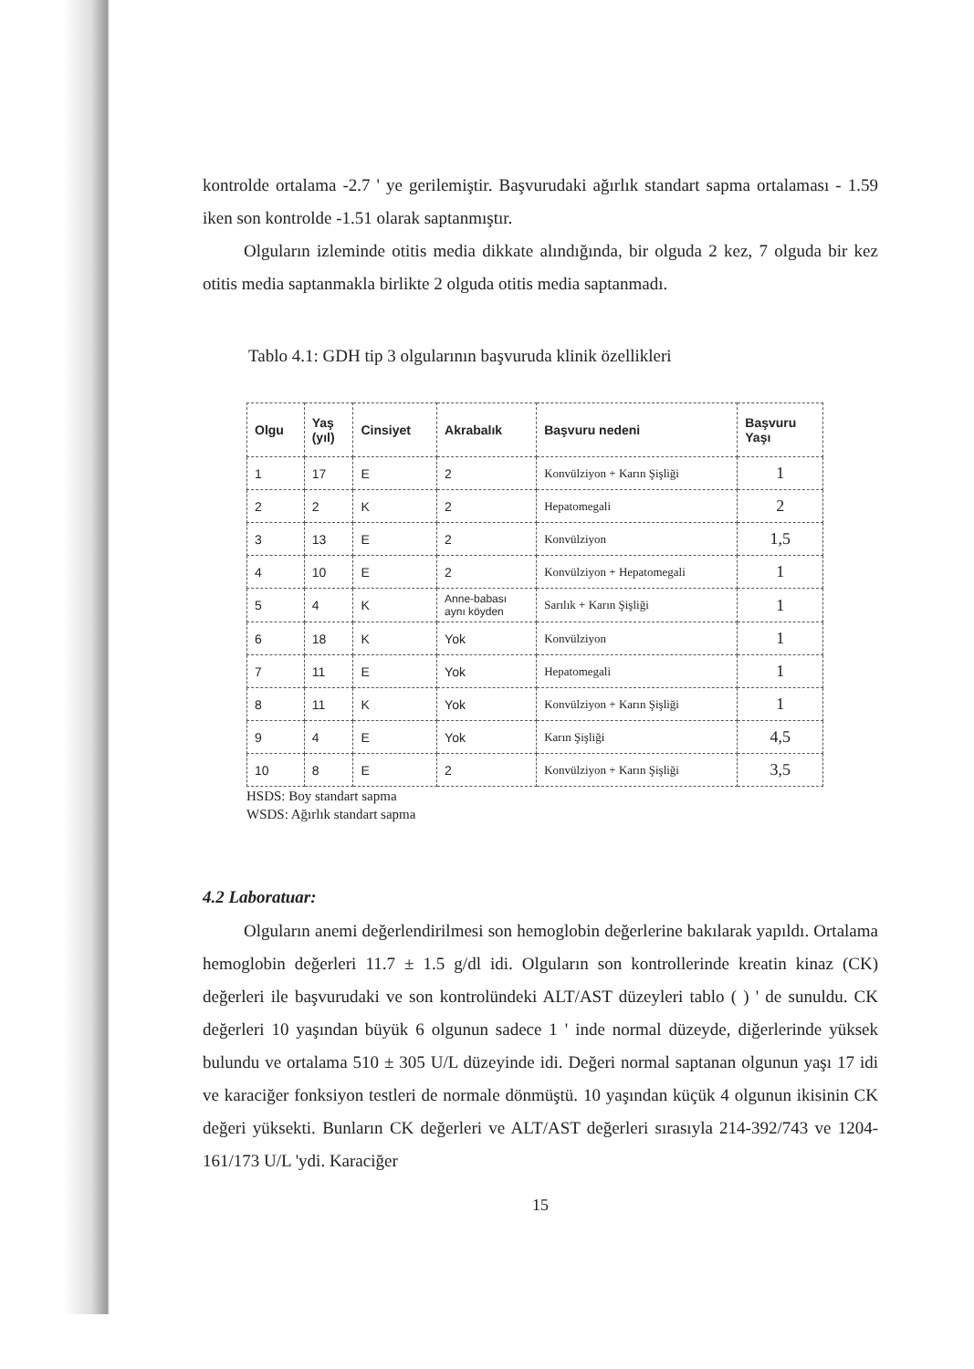kontrolde ortalama -2.7 ' ye gerilemiştir. Başvurudaki ağırlık standart sapma ortalaması - 1.59 iken son kontrolde -1.51 olarak saptanmıştır.
Olguların izleminde otitis media dikkate alındığında, bir olguda 2 kez, 7 olguda bir kez otitis media saptanmakla birlikte 2 olguda otitis media saptanmadı.
Tablo 4.1: GDH tip 3 olgularının başvuruda klinik özellikleri
| Olgu | Yaş (yıl) | Cinsiyet | Akrabalık | Başvuru nedeni | Başvuru Yaşı |
| --- | --- | --- | --- | --- | --- |
| 1 | 17 | E | 2 | Konvülziyon + Karın Şişliği | 1 |
| 2 | 2 | K | 2 | Hepatomegali | 2 |
| 3 | 13 | E | 2 | Konvülziyon | 1,5 |
| 4 | 10 | E | 2 | Konvülziyon + Hepatomegali | 1 |
| 5 | 4 | K | Anne-babası aynı köyden | Sarılık + Karın Şişliği | 1 |
| 6 | 18 | K | Yok | Konvülziyon | 1 |
| 7 | 11 | E | Yok | Hepatomegali | 1 |
| 8 | 11 | K | Yok | Konvülziyon + Karın Şişliği | 1 |
| 9 | 4 | E | Yok | Karın Şişliği | 4,5 |
| 10 | 8 | E | 2 | Konvülziyon + Karın Şişliği | 3,5 |
HSDS: Boy standart sapma
WSDS: Ağırlık standart sapma
4.2 Laboratuar:
Olguların anemi değerlendirilmesi son hemoglobin değerlerine bakılarak yapıldı. Ortalama hemoglobin değerleri 11.7 ± 1.5 g/dl idi. Olguların son kontrollerinde kreatin kinaz (CK) değerleri ile başvurudaki ve son kontrolündeki ALT/AST düzeyleri tablo ( ) ' de sunuldu. CK değerleri 10 yaşından büyük 6 olgunun sadece 1 ' inde normal düzeyde, diğerlerinde yüksek bulundu ve ortalama 510 ± 305 U/L düzeyinde idi. Değeri normal saptanan olgunun yaşı 17 idi ve karaciğer fonksiyon testleri de normale dönmüştü. 10 yaşından küçük 4 olgunun ikisinin CK değeri yüksekti. Bunların CK değerleri ve ALT/AST değerleri sırasıyla 214-392/743 ve 1204-161/173 U/L 'ydi. Karaciğer
15